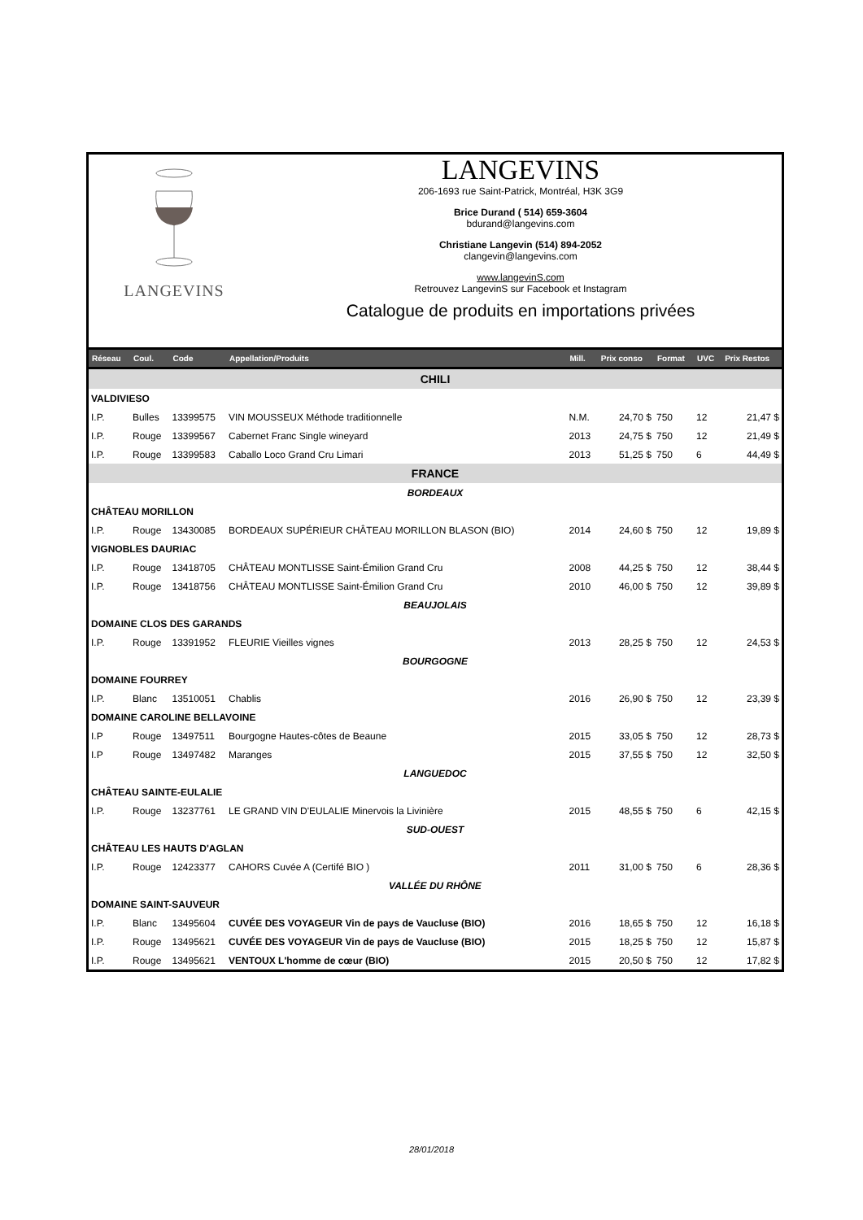LANGEVINS
LANGEVINS
206-1693 rue Saint-Patrick, Montréal, H3K 3G9
Brice Durand ( 514) 659-3604
bdurand@langevins.com
Christiane Langevin (514) 894-2052
clangevin@langevins.com
www.langevinS.com
Retrouvez LangevinS sur Facebook et Instagram
Catalogue de produits en importations privées
| Réseau | Coul. | Code | Appellation/Produits | Mill. | Prix conso | Format | UVC | Prix Restos |
| --- | --- | --- | --- | --- | --- | --- | --- | --- |
| CHILI | | | | | | | | |
| VALDIVIESO | | | | | | | | |
| I.P. | Bulles | 13399575 | VIN MOUSSEUX Méthode traditionnelle | N.M. | 24,70 $ | 750 | 12 | 21,47 $ |
| I.P. | Rouge | 13399567 | Cabernet Franc Single wineyard | 2013 | 24,75 $ | 750 | 12 | 21,49 $ |
| I.P. | Rouge | 13399583 | Caballo Loco Grand Cru Limari | 2013 | 51,25 $ | 750 | 6 | 44,49 $ |
| FRANCE | | | | | | | | |
| BORDEAUX | | | | | | | | |
| CHÂTEAU MORILLON | | | | | | | | |
| I.P. | Rouge | 13430085 | BORDEAUX SUPÉRIEUR CHÂTEAU MORILLON BLASON (BIO) | 2014 | 24,60 $ | 750 | 12 | 19,89 $ |
| VIGNOBLES DAURIAC | | | | | | | | |
| I.P. | Rouge | 13418705 | CHÂTEAU MONTLISSE Saint-Émilion Grand Cru | 2008 | 44,25 $ | 750 | 12 | 38,44 $ |
| I.P. | Rouge | 13418756 | CHÂTEAU MONTLISSE Saint-Émilion Grand Cru | 2010 | 46,00 $ | 750 | 12 | 39,89 $ |
| BEAUJOLAIS | | | | | | | | |
| DOMAINE CLOS DES GARANDS | | | | | | | | |
| I.P. | Rouge | 13391952 | FLEURIE Vieilles vignes | 2013 | 28,25 $ | 750 | 12 | 24,53 $ |
| BOURGOGNE | | | | | | | | |
| DOMAINE FOURREY | | | | | | | | |
| I.P. | Blanc | 13510051 | Chablis | 2016 | 26,90 $ | 750 | 12 | 23,39 $ |
| DOMAINE CAROLINE BELLAVOINE | | | | | | | | |
| I.P | Rouge | 13497511 | Bourgogne Hautes-côtes de Beaune | 2015 | 33,05 $ | 750 | 12 | 28,73 $ |
| I.P | Rouge | 13497482 | Maranges | 2015 | 37,55 $ | 750 | 12 | 32,50 $ |
| LANGUEDOC | | | | | | | | |
| CHÂTEAU SAINTE-EULALIE | | | | | | | | |
| I.P. | Rouge | 13237761 | LE GRAND VIN D'EULALIE Minervois la Livinière | 2015 | 48,55 $ | 750 | 6 | 42,15 $ |
| SUD-OUEST | | | | | | | | |
| CHÂTEAU LES HAUTS D'AGLAN | | | | | | | | |
| I.P. | Rouge | 12423377 | CAHORS Cuvée A (Certifé BIO ) | 2011 | 31,00 $ | 750 | 6 | 28,36 $ |
| VALLÉE DU RHÔNE | | | | | | | | |
| DOMAINE SAINT-SAUVEUR | | | | | | | | |
| I.P. | Blanc | 13495604 | CUVÉE DES VOYAGEUR Vin de pays de Vaucluse (BIO) | 2016 | 18,65 $ | 750 | 12 | 16,18 $ |
| I.P. | Rouge | 13495621 | CUVÉE DES VOYAGEUR Vin de pays de Vaucluse (BIO) | 2015 | 18,25 $ | 750 | 12 | 15,87 $ |
| I.P. | Rouge | 13495621 | VENTOUX L'homme de cœur (BIO) | 2015 | 20,50 $ | 750 | 12 | 17,82 $ |
28/01/2018